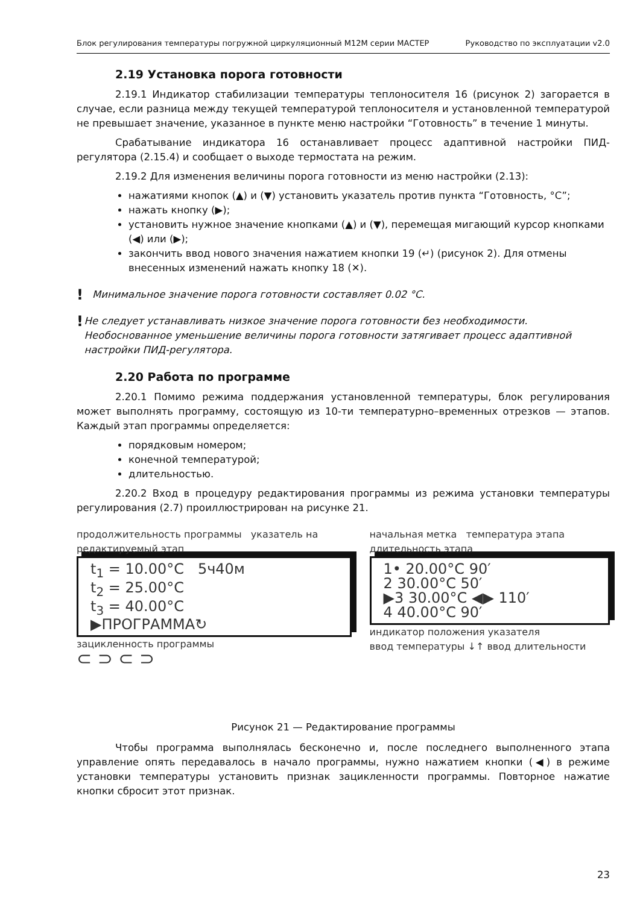Блок регулирования температуры погружной циркуляционный М12М серии МАСТЕР Руководство по эксплуатации v2.0
2.19 Установка порога готовности
2.19.1 Индикатор стабилизации температуры теплоносителя 16 (рисунок 2) загорается в случае, если разница между текущей температурой теплоносителя и установленной температурой не превышает значение, указанное в пункте меню настройки “Готовность” в течение 1 минуты.
Срабатывание индикатора 16 останавливает процесс адаптивной настройки ПИД-регулятора (2.15.4) и сообщает о выходе термостата на режим.
2.19.2 Для изменения величины порога готовности из меню настройки (2.13):
нажатиями кнопок (▲) и (▼) установить указатель против пункта “Готовность, °C”;
нажать кнопку (▶);
установить нужное значение кнопками (▲) и (▼), перемещая мигающий курсор кнопками (◀) или (▶);
закончить ввод нового значения нажатием кнопки 19 (↵) (рисунок 2). Для отмены внесенных изменений нажать кнопку 18 (✕).
! Минимальное значение порога готовности составляет 0.02 °C.
! Не следует устанавливать низкое значение порога готовности без необходимости. Необоснованное уменьшение величины порога готовности затягивает процесс адаптивной настройки ПИД-регулятора.
2.20 Работа по программе
2.20.1 Помимо режима поддержания установленной температуры, блок регулирования может выполнять программу, состоящую из 10-ти температурно–временных отрезков — этапов. Каждый этап программы определяется:
порядковым номером;
конечной температурой;
длительностью.
2.20.2 Вход в процедуру редактирования программы из режима установки температуры регулирования (2.7) проиллюстрирован на рисунке 21.
продолжительность программы указатель на редактируемый этап
t<sub>1</sub> = 10.00°C 5ч40м
t<sub>2</sub> = 25.00°C
t<sub>3</sub> = 40.00°C
▶ПРОГРАММА↻
зацикленность программы
⊂ ⊃ ⊂ ⊃
начальная метка температура этапа длительность этапа
1• 20.00°C 90′
2 30.00°C 50′
▶3 30.00°C ◀▶ 110′
4 40.00°C 90′
индикатор положения указателя
ввод температуры ↓↑ ввод длительности
Рисунок 21 — Редактирование программы
Чтобы программа выполнялась бесконечно и, после последнего выполненного этапа управление опять передавалось в начало программы, нужно нажатием кнопки (◀) в режиме установки температуры установить признак зацикленности программы. Повторное нажатие кнопки сбросит этот признак.
23